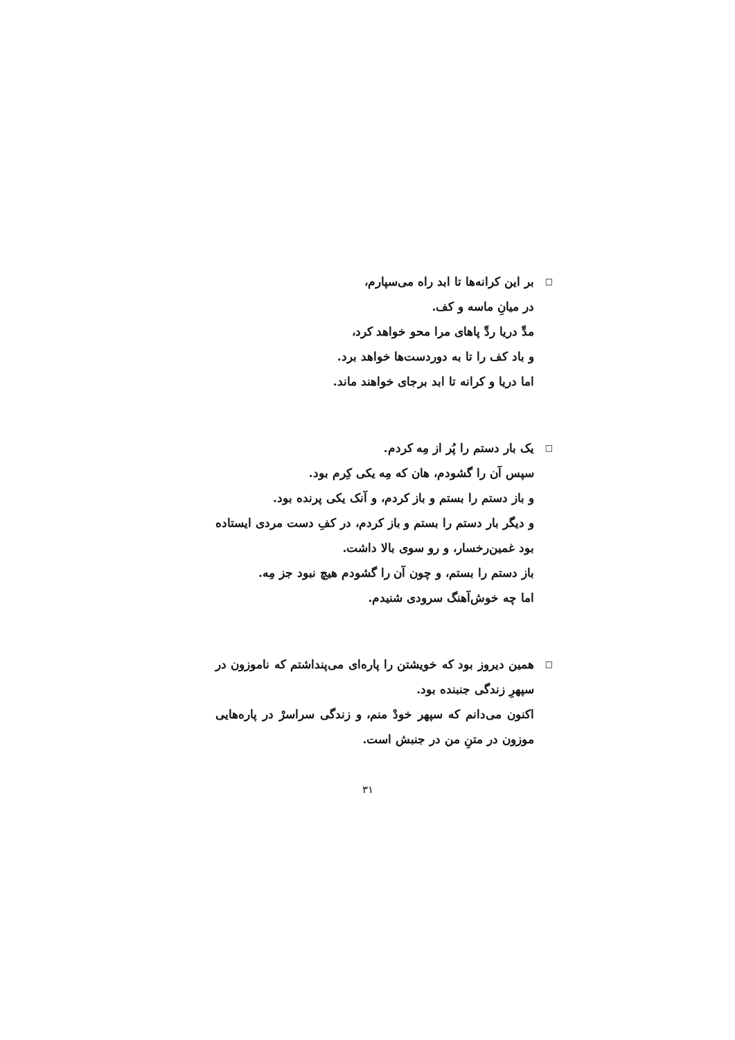□
بر این کرانه‌ها تا ابد راه می‌سپارم،
در میانِ ماسه و کف.
مدِّ دریا ردِّ پاهای مرا محو خواهد کرد،
و باد کف را تا به دوردست‌ها خواهد برد.
اما دریا و کرانه تا ابد برجای خواهند ماند.
□
یک بار دستم را پُر از مِه کردم.
سپس آن را گشودم، هان که مِه یکی کِرم بود.
و باز دستم را بستم و باز کردم، و آنک یکی پرنده بود.
و دیگر بار دستم را بستم و باز کردم، در کفِ دست مردی ایستاده بود غمین‌رخسار، و رو سوی بالا داشت.
باز دستم را بستم، و چون آن را گشودم هیچ نبود جز مِه.
اما چه خوش‌آهنگ سرودی شنیدم.
□
همین دیروز بود که خویشتن را پاره‌ای می‌پنداشتم که ناموزون در سپهرِ زندگی جنبنده بود.
اکنون می‌دانم که سپهر خودْ منم، و زندگی سراسرْ در پاره‌هایی موزون در متنِ من در جنبش است.
۳۱